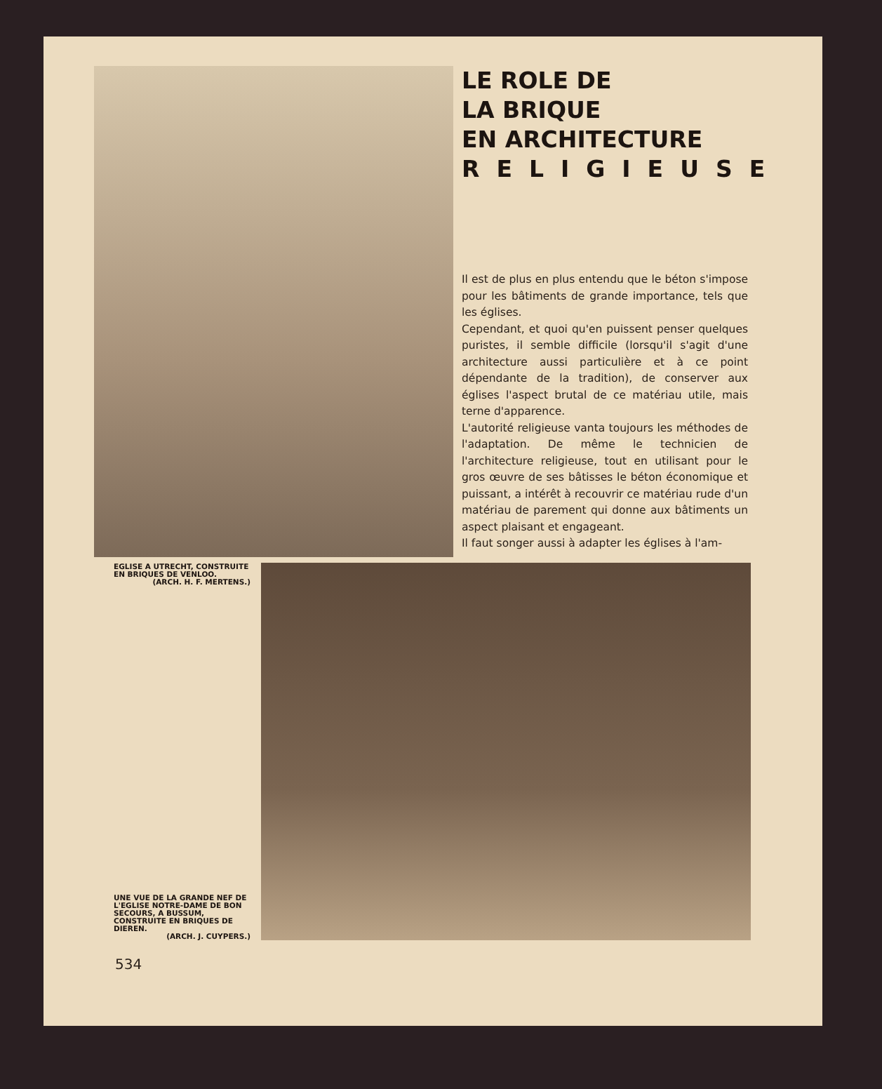LE ROLE DE
LA BRIQUE
EN ARCHITECTURE
RELIGIEUSE
Il est de plus en plus entendu que le béton s'impose pour les bâtiments de grande importance, tels que les églises.
Cependant, et quoi qu'en puissent penser quelques puristes, il semble difficile (lorsqu'il s'agit d'une architecture aussi particulière et à ce point dépendante de la tradition), de conserver aux églises l'aspect brutal de ce matériau utile, mais terne d'apparence.
L'autorité religieuse vanta toujours les méthodes de l'adaptation. De même le technicien de l'architecture religieuse, tout en utilisant pour le gros œuvre de ses bâtisses le béton économique et puissant, a intérêt à recouvrir ce matériau rude d'un matériau de parement qui donne aux bâtiments un aspect plaisant et engageant.
Il faut songer aussi à adapter les églises à l'am-
EGLISE A UTRECHT, CONSTRUITE EN BRIQUES DE VENLOO.
(ARCH. H. F. MERTENS.)
UNE VUE DE LA GRANDE NEF DE L'EGLISE NOTRE-DAME DE BON SECOURS, A BUSSUM, CONSTRUITE EN BRIQUES DE DIEREN.
(ARCH. J. CUYPERS.)
534